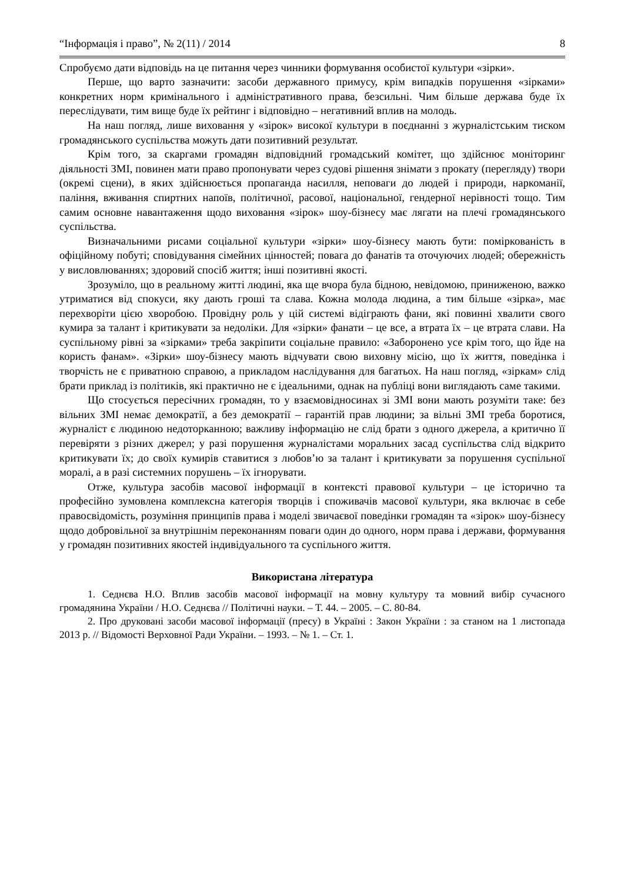“Інформація і право”, № 2(11) / 2014 8
Спробуємо дати відповідь на це питання через чинники формування особистої культури «зірки».
Перше, що варто зазначити: засоби державного примусу, крім випадків порушення «зірками» конкретних норм кримінального і адміністративного права, безсильні. Чим більше держава буде їх переслідувати, тим вище буде їх рейтинг і відповідно – негативний вплив на молодь.
На наш погляд, лише виховання у «зірок» високої культури в поєднанні з журналістським тиском громадянського суспільства можуть дати позитивний результат.
Крім того, за скаргами громадян відповідний громадський комітет, що здійснює моніторинг діяльності ЗМІ, повинен мати право пропонувати через судові рішення знімати з прокату (перегляду) твори (окремі сцени), в яких здійснюється пропаганда насилля, неповаги до людей і природи, наркоманії, паління, вживання спиртних напоїв, політичної, расової, національної, гендерної нерівності тощо. Тим самим основне навантаження щодо виховання «зірок» шоу-бізнесу має лягати на плечі громадянського суспільства.
Визначальними рисами соціальної культури «зірки» шоу-бізнесу мають бути: поміркованість в офіційному побуті; сповідування сімейних цінностей; повага до фанатів та оточуючих людей; обережність у висловлюваннях; здоровий спосіб життя; інші позитивні якості.
Зрозуміло, що в реальному житті людині, яка ще вчора була бідною, невідомою, приниженою, важко утриматися від спокуси, яку дають гроші та слава. Кожна молода людина, а тим більше «зірка», має перехворіти цією хворобою. Провідну роль у цій системі відіграють фани, які повинні хвалити свого кумира за талант і критикувати за недоліки. Для «зірки» фанати – це все, а втрата їх – це втрата слави. На суспільному рівні за «зірками» треба закріпити соціальне правило: «Заборонено усе крім того, що йде на користь фанам». «Зірки» шоу-бізнесу мають відчувати свою виховну місію, що їх життя, поведінка і творчість не є приватною справою, а прикладом наслідування для багатьох. На наш погляд, «зіркам» слід брати приклад із політиків, які практично не є ідеальними, однак на публіці вони виглядають саме такими.
Що стосується пересічних громадян, то у взаємовідносинах зі ЗМІ вони мають розуміти таке: без вільних ЗМІ немає демократії, а без демократії – гарантій прав людини; за вільні ЗМІ треба боротися, журналіст є людиною недоторканною; важливу інформацію не слід брати з одного джерела, а критично її перевіряти з різних джерел; у разі порушення журналістами моральних засад суспільства слід відкрито критикувати їх; до своїх кумирів ставитися з любов’ю за талант і критикувати за порушення суспільної моралі, а в разі системних порушень – їх ігнорувати.
Отже, культура засобів масової інформації в контексті правової культури – це історично та професійно зумовлена комплексна категорія творців і споживачів масової культури, яка включає в себе правосвідомість, розуміння принципів права і моделі звичаєвої поведінки громадян та «зірок» шоу-бізнесу щодо добровільної за внутрішнім переконанням поваги один до одного, норм права і держави, формування у громадян позитивних якостей індивідуального та суспільного життя.
Використана література
1. Седнєва Н.О. Вплив засобів масової інформації на мовну культуру та мовний вибір сучасного громадянина України / Н.О. Седнєва // Політичні науки. – Т. 44. – 2005. – С. 80-84.
2. Про друковані засоби масової інформації (пресу) в Україні : Закон України : за станом на 1 листопада 2013 р. // Відомості Верховної Ради України. – 1993. – № 1. – Ст. 1.